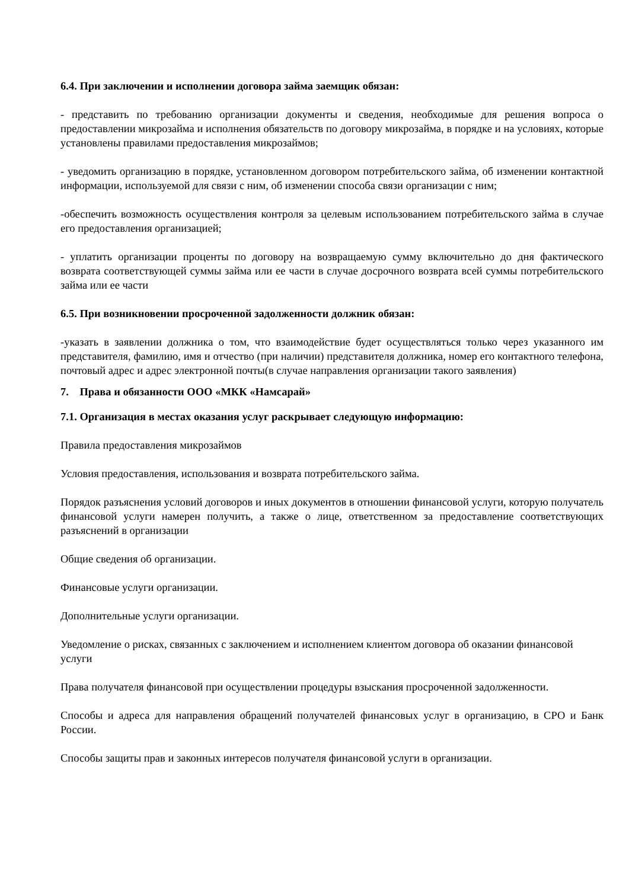6.4. При заключении и исполнении договора займа заемщик обязан:
- представить по требованию организации документы и сведения, необходимые для решения вопроса о предоставлении микрозайма и исполнения обязательств по договору микрозайма, в порядке и на условиях, которые установлены правилами предоставления микрозаймов;
- уведомить организацию в порядке, установленном договором потребительского займа, об изменении контактной информации, используемой для связи с ним, об изменении способа связи организации с ним;
-обеспечить возможность осуществления контроля за целевым использованием потребительского займа в случае его предоставления организацией;
- уплатить организации проценты по договору на возвращаемую сумму включительно до дня фактического возврата соответствующей суммы займа или ее части в случае досрочного возврата всей суммы потребительского займа или ее части
6.5. При возникновении просроченной задолженности должник обязан:
-указать в заявлении должника о том, что взаимодействие будет осуществляться только через указанного им представителя, фамилию, имя и отчество (при наличии) представителя должника, номер его контактного телефона, почтовый адрес и адрес электронной почты(в случае направления организации такого заявления)
7. Права и обязанности ООО «МКК «Намсарай»
7.1. Организация в местах оказания услуг раскрывает следующую информацию:
Правила предоставления микрозаймов
Условия предоставления, использования и возврата потребительского займа.
Порядок разъяснения условий договоров и иных документов в отношении финансовой услуги, которую получатель финансовой услуги намерен получить, а также о лице, ответственном за предоставление соответствующих разъяснений в организации
Общие сведения об организации.
Финансовые услуги организации.
Дополнительные услуги организации.
Уведомление о рисках, связанных с заключением и исполнением клиентом договора об оказании финансовой услуги
Права получателя финансовой при осуществлении процедуры взыскания просроченной задолженности.
Способы и адреса для направления обращений получателей финансовых услуг в организацию, в СРО и Банк России.
Способы защиты прав и законных интересов получателя финансовой услуги в организации.